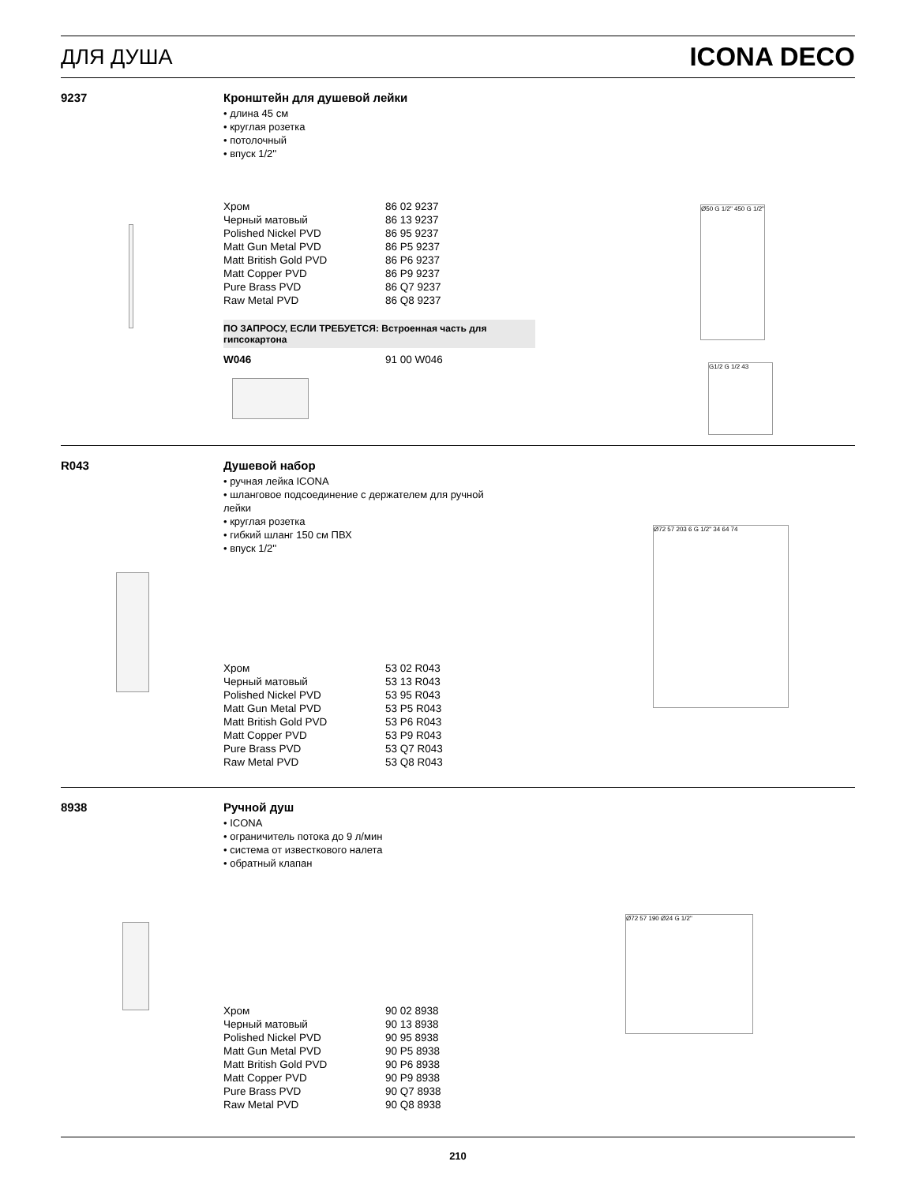ДЛЯ ДУША ICONA DECO
9237 Кронштейн для душевой лейки
• длина 45 см
• круглая розетка
• потолочный
• впуск 1/2''
| Хром | 86 02 9237 |
| Черный матовый | 86 13 9237 |
| Polished Nickel PVD | 86 95 9237 |
| Matt Gun Metal PVD | 86 P5 9237 |
| Matt British Gold PVD | 86 P6 9237 |
| Matt Copper PVD | 86 P9 9237 |
| Pure Brass PVD | 86 Q7 9237 |
| Raw Metal PVD | 86 Q8 9237 |
ПО ЗАПРОСУ, ЕСЛИ ТРЕБУЕТСЯ: Встроенная часть для гипсокартона
| W046 | 91 00 W046 |
Ø50 G 1/2" 450 G 1/2"
G1/2 G 1/2 43
R043 Душевой набор
• ручная лейка ICONA
• шланговое подсоединение с держателем для ручной лейки
• круглая розетка
• гибкий шланг 150 см ПВХ
• впуск 1/2''
| Хром | 53 02 R043 |
| Черный матовый | 53 13 R043 |
| Polished Nickel PVD | 53 95 R043 |
| Matt Gun Metal PVD | 53 P5 R043 |
| Matt British Gold PVD | 53 P6 R043 |
| Matt Copper PVD | 53 P9 R043 |
| Pure Brass PVD | 53 Q7 R043 |
| Raw Metal PVD | 53 Q8 R043 |
Ø72 57 203 6 G 1/2" 34 64 74
8938 Ручной душ
• ICONA
• ограничитель потока до 9 л/мин
• система от известкового налета
• обратный клапан
| Хром | 90 02 8938 |
| Черный матовый | 90 13 8938 |
| Polished Nickel PVD | 90 95 8938 |
| Matt Gun Metal PVD | 90 P5 8938 |
| Matt British Gold PVD | 90 P6 8938 |
| Matt Copper PVD | 90 P9 8938 |
| Pure Brass PVD | 90 Q7 8938 |
| Raw Metal PVD | 90 Q8 8938 |
Ø72 57 190 Ø24 G 1/2"
210